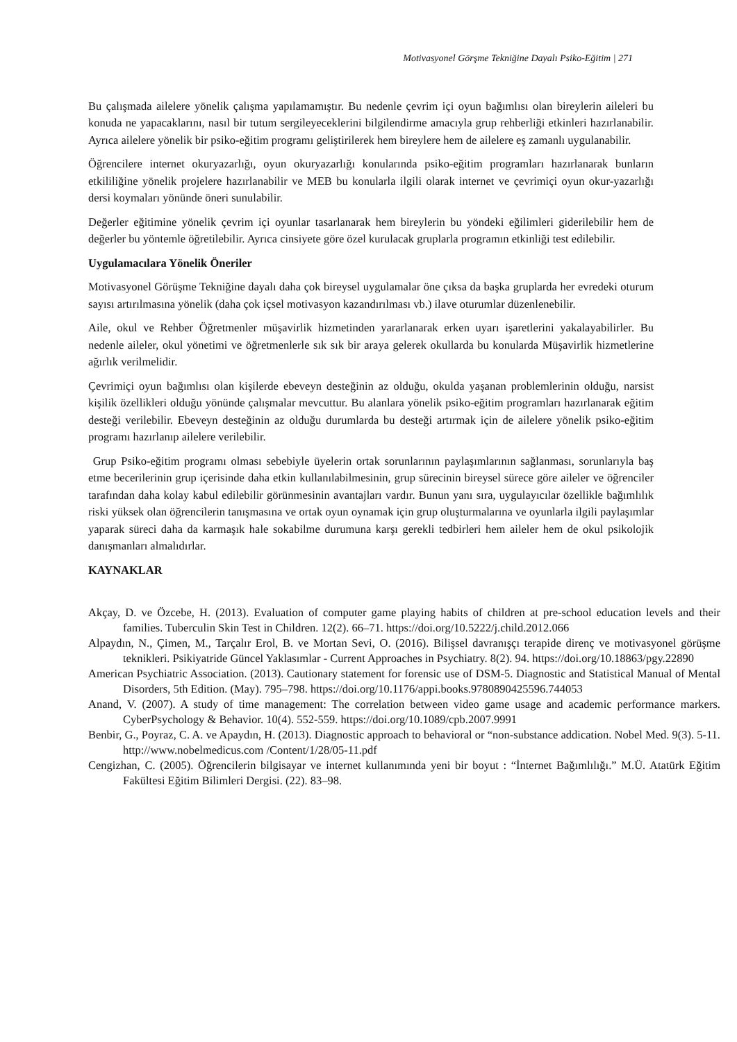Motivasyonel Görşme Tekniğine Dayalı Psiko-Eğitim | 271
Bu çalışmada ailelere yönelik çalışma yapılamamıştır. Bu nedenle çevrim içi oyun bağımlısı olan bireylerin aileleri bu konuda ne yapacaklarını, nasıl bir tutum sergileyeceklerini bilgilendirme amacıyla grup rehberliği etkinleri hazırlanabilir. Ayrıca ailelere yönelik bir psiko-eğitim programı geliştirilerek hem bireylere hem de ailelere eş zamanlı uygulanabilir.
Öğrencilere internet okuryazarlığı, oyun okuryazarlığı konularında psiko-eğitim programları hazırlanarak bunların etkililiğine yönelik projelere hazırlanabilir ve MEB bu konularla ilgili olarak internet ve çevrimiçi oyun okur-yazarlığı dersi koymaları yönünde öneri sunulabilir.
Değerler eğitimine yönelik çevrim içi oyunlar tasarlanarak hem bireylerin bu yöndeki eğilimleri giderilebilir hem de değerler bu yöntemle öğretilebilir. Ayrıca cinsiyete göre özel kurulacak gruplarla programın etkinliği test edilebilir.
Uygulamacılara Yönelik Öneriler
Motivasyonel Görüşme Tekniğine dayalı daha çok bireysel uygulamalar öne çıksa da başka gruplarda her evredeki oturum sayısı artırılmasına yönelik (daha çok içsel motivasyon kazandırılması vb.) ilave oturumlar düzenlenebilir.
Aile, okul ve Rehber Öğretmenler müşavirlik hizmetinden yararlanarak erken uyarı işaretlerini yakalayabilirler. Bu nedenle aileler, okul yönetimi ve öğretmenlerle sık sık bir araya gelerek okullarda bu konularda Müşavirlik hizmetlerine ağırlık verilmelidir.
Çevrimiçi oyun bağımlısı olan kişilerde ebeveyn desteğinin az olduğu, okulda yaşanan problemlerinin olduğu, narsist kişilik özellikleri olduğu yönünde çalışmalar mevcuttur. Bu alanlara yönelik psiko-eğitim programları hazırlanarak eğitim desteği verilebilir. Ebeveyn desteğinin az olduğu durumlarda bu desteği artırmak için de ailelere yönelik psiko-eğitim programı hazırlanıp ailelere verilebilir.
Grup Psiko-eğitim programı olması sebebiyle üyelerin ortak sorunlarının paylaşımlarının sağlanması, sorunlarıyla baş etme becerilerinin grup içerisinde daha etkin kullanılabilmesinin, grup sürecinin bireysel sürece göre aileler ve öğrenciler tarafından daha kolay kabul edilebilir görünmesinin avantajları vardır. Bunun yanı sıra, uygulayıcılar özellikle bağımlılık riski yüksek olan öğrencilerin tanışmasına ve ortak oyun oynamak için grup oluşturmalarına ve oyunlarla ilgili paylaşımlar yaparak süreci daha da karmaşık hale sokabilme durumuna karşı gerekli tedbirleri hem aileler hem de okul psikolojik danışmanları almalıdırlar.
KAYNAKLAR
Akçay, D. ve Özcebe, H. (2013). Evaluation of computer game playing habits of children at pre-school education levels and their families. Tuberculin Skin Test in Children. 12(2). 66–71. https://doi.org/10.5222/j.child.2012.066
Alpaydın, N., Çimen, M., Tarçalır Erol, B. ve Mortan Sevi, O. (2016). Bilişsel davranışçı terapide direnç ve motivasyonel görüşme teknikleri. Psikiyatride Güncel Yaklasımlar - Current Approaches in Psychiatry. 8(2). 94. https://doi.org/10.18863/pgy.22890
American Psychiatric Association. (2013). Cautionary statement for forensic use of DSM-5. Diagnostic and Statistical Manual of Mental Disorders, 5th Edition. (May). 795–798. https://doi.org/10.1176/appi.books.9780890425596.744053
Anand, V. (2007). A study of time management: The correlation between video game usage and academic performance markers. CyberPsychology & Behavior. 10(4). 552-559. https://doi.org/10.1089/cpb.2007.9991
Benbir, G., Poyraz, C. A. ve Apaydın, H. (2013). Diagnostic approach to behavioral or “non-substance addication. Nobel Med. 9(3). 5-11. http://www.nobelmedicus.com /Content/1/28/05-11.pdf
Cengizhan, C. (2005). Öğrencilerin bilgisayar ve internet kullanımında yeni bir boyut : “İnternet Bağımlılığı.” M.Ü. Atatürk Eğitim Fakültesi Eğitim Bilimleri Dergisi. (22). 83–98.